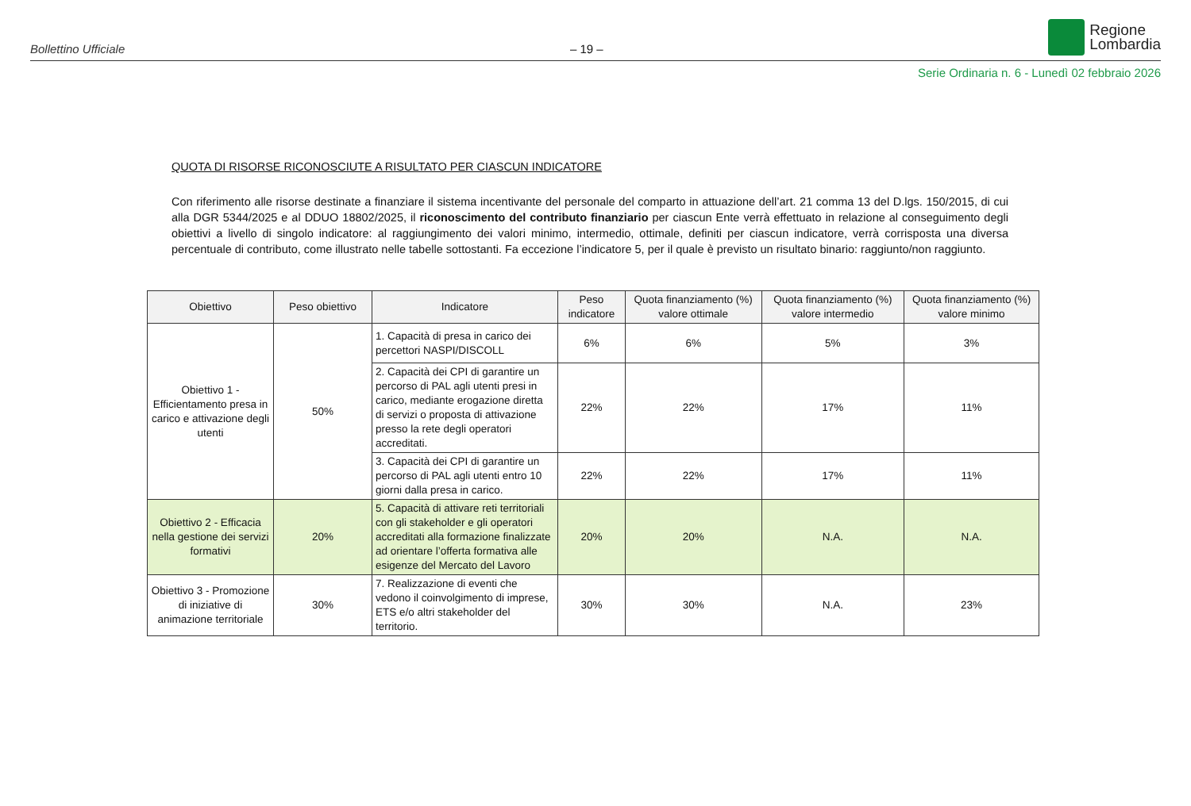Bollettino Ufficiale
– 19 –
Regione
Lombardia
Serie Ordinaria n. 6 - Lunedì 02 febbraio 2026
QUOTA DI RISORSE RICONOSCIUTE A RISULTATO PER CIASCUN INDICATORE
Con riferimento alle risorse destinate a finanziare il sistema incentivante del personale del comparto in attuazione dell’art. 21 comma 13 del D.lgs. 150/2015, di cui alla DGR 5344/2025 e al DDUO 18802/2025, il riconoscimento del contributo finanziario per ciascun Ente verrà effettuato in relazione al conseguimento degli obiettivi a livello di singolo indicatore: al raggiungimento dei valori minimo, intermedio, ottimale, definiti per ciascun indicatore, verrà corrisposta una diversa percentuale di contributo, come illustrato nelle tabelle sottostanti. Fa eccezione l’indicatore 5, per il quale è previsto un risultato binario: raggiunto/non raggiunto.
| Obiettivo | Peso obiettivo | Indicatore | Peso indicatore | Quota finanziamento (%) valore ottimale | Quota finanziamento (%) valore intermedio | Quota finanziamento (%) valore minimo |
| --- | --- | --- | --- | --- | --- | --- |
| Obiettivo 1 - Efficientamento presa in carico e attivazione degli utenti | 50% | 1. Capacità di presa in carico dei percettori NASPI/DISCOLL | 6% | 6% | 5% | 3% |
| | | 2. Capacità dei CPI di garantire un percorso di PAL agli utenti presi in carico, mediante erogazione diretta di servizi o proposta di attivazione presso la rete degli operatori accreditati. | 22% | 22% | 17% | 11% |
| | | 3. Capacità dei CPI di garantire un percorso di PAL agli utenti entro 10 giorni dalla presa in carico. | 22% | 22% | 17% | 11% |
| Obiettivo 2 - Efficacia nella gestione dei servizi formativi | 20% | 5. Capacità di attivare reti territoriali con gli stakeholder e gli operatori accreditati alla formazione finalizzate ad orientare l’offerta formativa alle esigenze del Mercato del Lavoro | 20% | 20% | N.A. | N.A. |
| Obiettivo 3 - Promozione di iniziative di animazione territoriale | 30% | 7. Realizzazione di eventi che vedono il coinvolgimento di imprese, ETS e/o altri stakeholder del territorio. | 30% | 30% | N.A. | 23% |